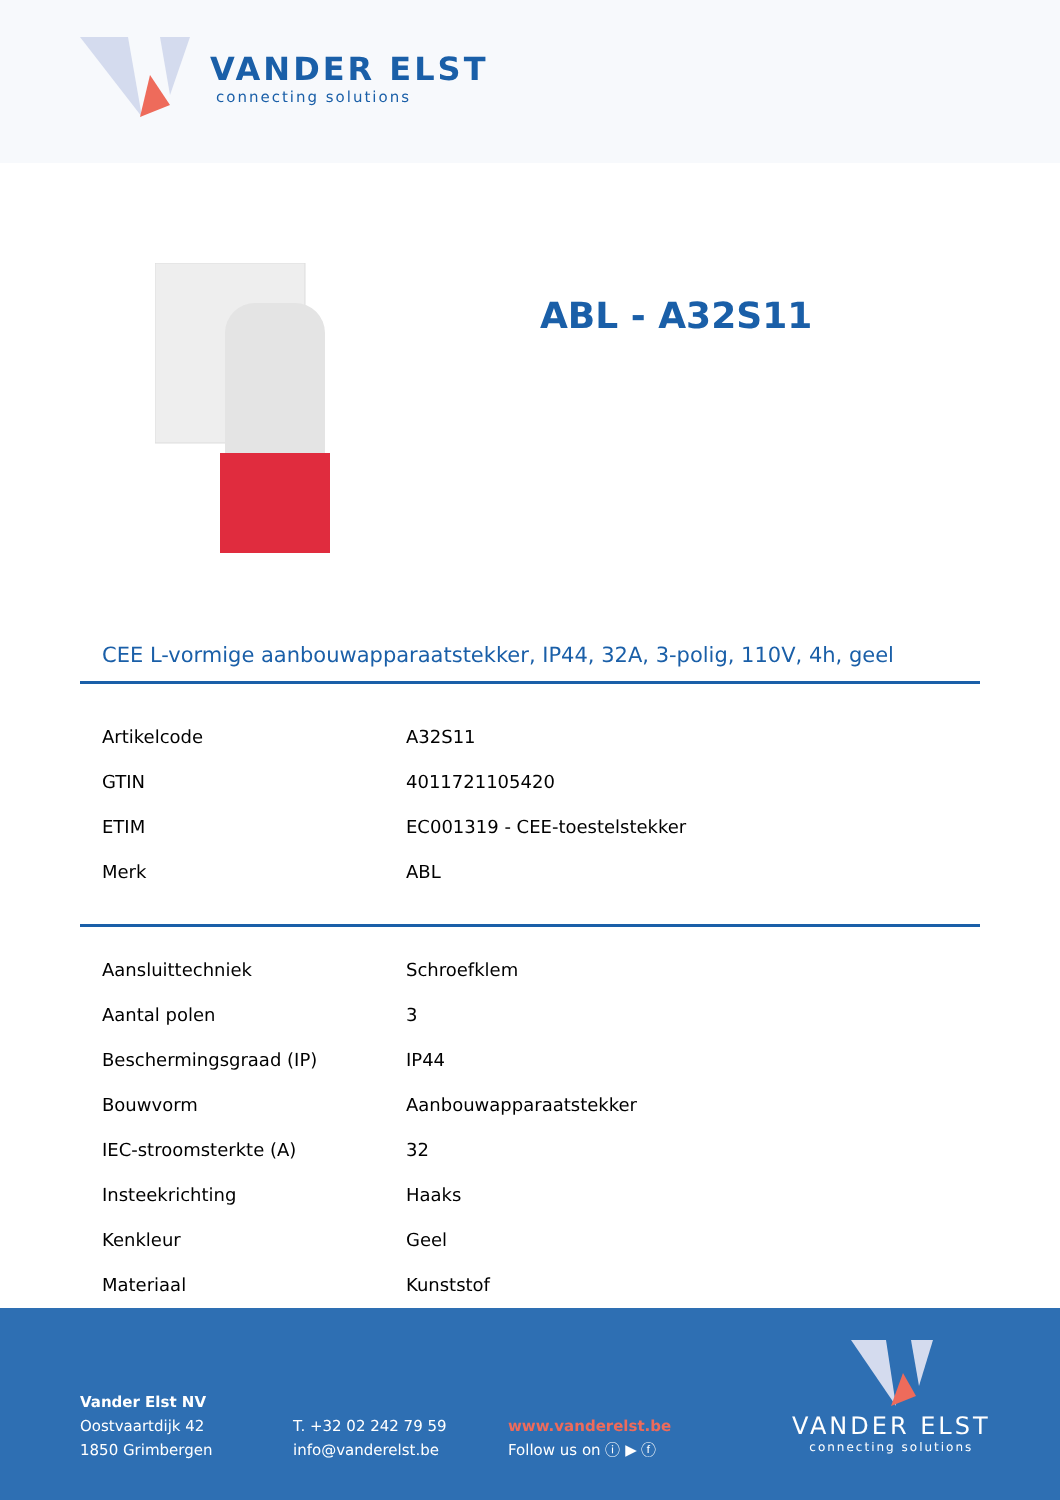VANDER ELST
connecting solutions
ABL - A32S11
CEE L-vormige aanbouwapparaatstekker, IP44, 32A, 3-polig, 110V, 4h, geel
| Artikelcode | A32S11 |
| GTIN | 4011721105420 |
| ETIM | EC001319 - CEE-toestelstekker |
| Merk | ABL |
| Aansluittechniek | Schroefklem |
| Aantal polen | 3 |
| Beschermingsgraad (IP) | IP44 |
| Bouwvorm | Aanbouwapparaatstekker |
| IEC-stroomsterkte (A) | 32 |
| Insteekrichting | Haaks |
| Kenkleur | Geel |
| Materiaal | Kunststof |
Vander Elst NV
Oostvaartdijk 42
1850 Grimbergen
T. +32 02 242 79 59
info@vanderelst.be
www.vanderelst.be
Follow us on ⓘ ▶ ⓕ
VANDER ELST
connecting solutions